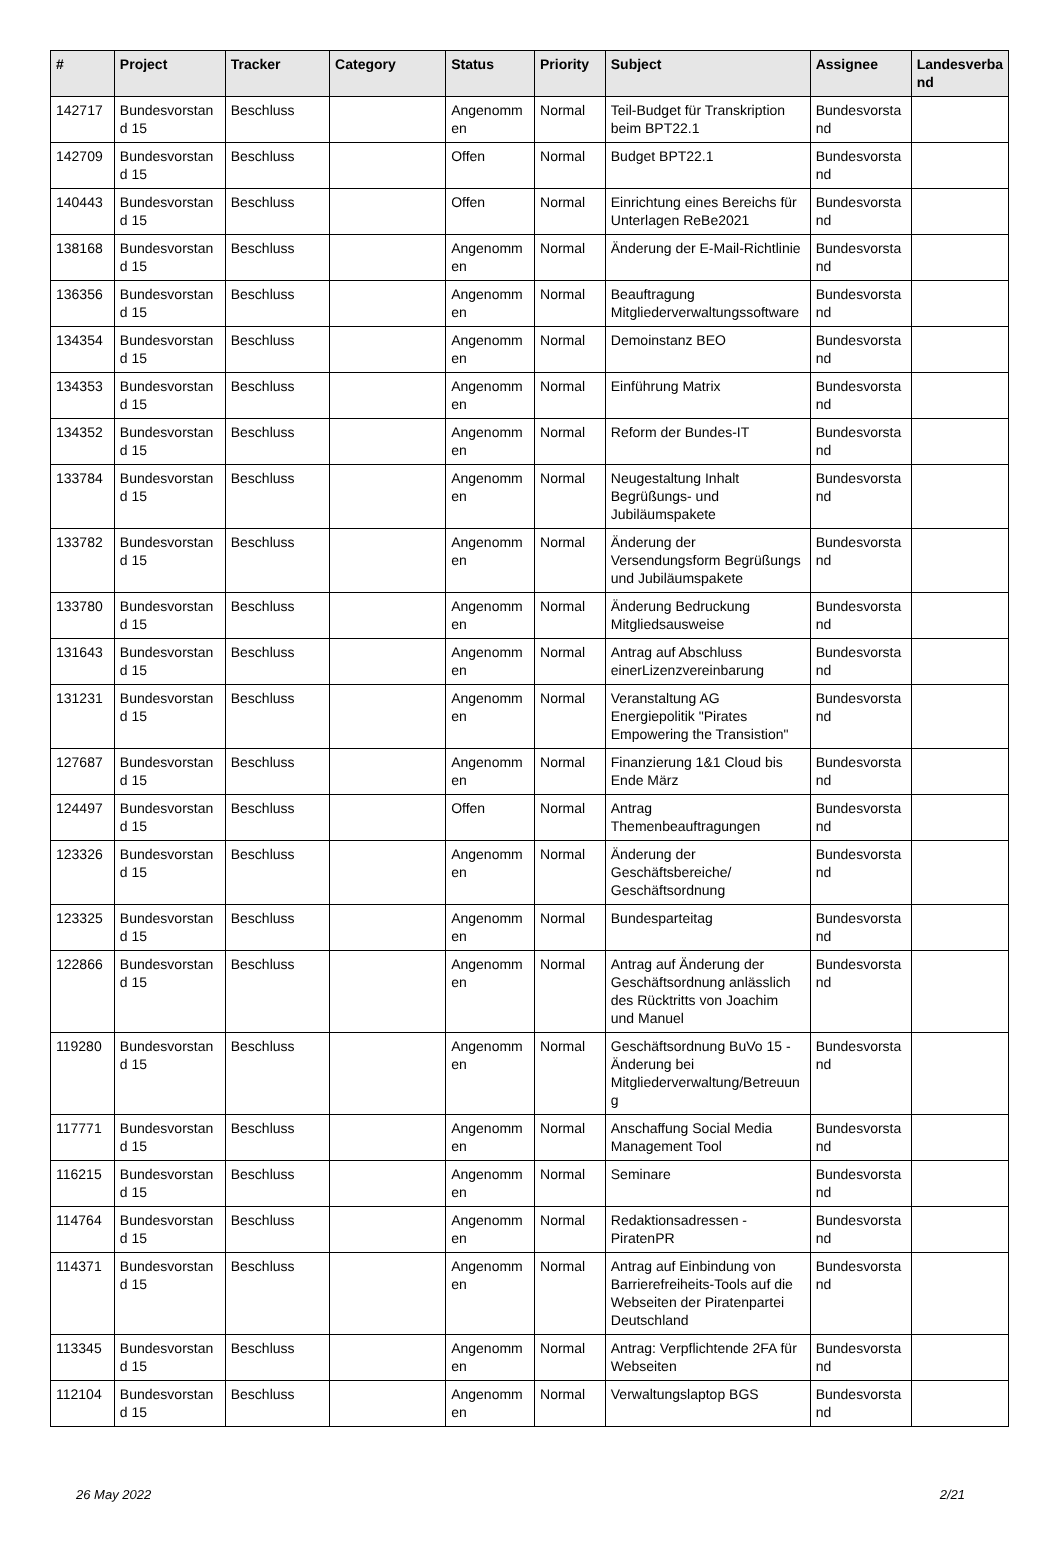| # | Project | Tracker | Category | Status | Priority | Subject | Assignee | Landesverba nd |
| --- | --- | --- | --- | --- | --- | --- | --- | --- |
| 142717 | Bundesvorstan d 15 | Beschluss | | Angenomm en | Normal | Teil-Budget für Transkription beim BPT22.1 | Bundesvorsta nd | |
| 142709 | Bundesvorstan d 15 | Beschluss | | Offen | Normal | Budget BPT22.1 | Bundesvorsta nd | |
| 140443 | Bundesvorstan d 15 | Beschluss | | Offen | Normal | Einrichtung eines Bereichs für Unterlagen ReBe2021 | Bundesvorsta nd | |
| 138168 | Bundesvorstan d 15 | Beschluss | | Angenomm en | Normal | Änderung der E-Mail-Richtlinie | Bundesvorsta nd | |
| 136356 | Bundesvorstan d 15 | Beschluss | | Angenomm en | Normal | Beauftragung Mitgliederverwaltungssoftware | Bundesvorsta nd | |
| 134354 | Bundesvorstan d 15 | Beschluss | | Angenomm en | Normal | Demoinstanz BEO | Bundesvorsta nd | |
| 134353 | Bundesvorstan d 15 | Beschluss | | Angenomm en | Normal | Einführung Matrix | Bundesvorsta nd | |
| 134352 | Bundesvorstan d 15 | Beschluss | | Angenomm en | Normal | Reform der Bundes-IT | Bundesvorsta nd | |
| 133784 | Bundesvorstan d 15 | Beschluss | | Angenomm en | Normal | Neugestaltung Inhalt Begrüßungs- und Jubiläumspakete | Bundesvorsta nd | |
| 133782 | Bundesvorstan d 15 | Beschluss | | Angenomm en | Normal | Änderung der Versendungsform Begrüßungs und Jubiläumspakete | Bundesvorsta nd | |
| 133780 | Bundesvorstan d 15 | Beschluss | | Angenomm en | Normal | Änderung Bedruckung Mitgliedsausweise | Bundesvorsta nd | |
| 131643 | Bundesvorstan d 15 | Beschluss | | Angenomm en | Normal | Antrag auf Abschluss einerLizenzvereinbarung | Bundesvorsta nd | |
| 131231 | Bundesvorstan d 15 | Beschluss | | Angenomm en | Normal | Veranstaltung AG Energiepolitik "Pirates Empowering the Transistion" | Bundesvorsta nd | |
| 127687 | Bundesvorstan d 15 | Beschluss | | Angenomm en | Normal | Finanzierung 1&1 Cloud bis Ende März | Bundesvorsta nd | |
| 124497 | Bundesvorstan d 15 | Beschluss | | Offen | Normal | Antrag Themenbeauftragungen | Bundesvorsta nd | |
| 123326 | Bundesvorstan d 15 | Beschluss | | Angenomm en | Normal | Änderung der Geschäftsbereiche/ Geschäftsordnung | Bundesvorsta nd | |
| 123325 | Bundesvorstan d 15 | Beschluss | | Angenomm en | Normal | Bundesparteitag | Bundesvorsta nd | |
| 122866 | Bundesvorstan d 15 | Beschluss | | Angenomm en | Normal | Antrag auf Änderung der Geschäftsordnung anlässlich des Rücktritts von Joachim und Manuel | Bundesvorsta nd | |
| 119280 | Bundesvorstan d 15 | Beschluss | | Angenomm en | Normal | Geschäftsordnung BuVo 15 - Änderung bei Mitgliederverwaltung/Betreuun g | Bundesvorsta nd | |
| 117771 | Bundesvorstan d 15 | Beschluss | | Angenomm en | Normal | Anschaffung Social Media Management Tool | Bundesvorsta nd | |
| 116215 | Bundesvorstan d 15 | Beschluss | | Angenomm en | Normal | Seminare | Bundesvorsta nd | |
| 114764 | Bundesvorstan d 15 | Beschluss | | Angenomm en | Normal | Redaktionsadressen - PiratenPR | Bundesvorsta nd | |
| 114371 | Bundesvorstan d 15 | Beschluss | | Angenomm en | Normal | Antrag auf Einbindung von Barrierefreiheits-Tools auf die Webseiten der Piratenpartei Deutschland | Bundesvorsta nd | |
| 113345 | Bundesvorstan d 15 | Beschluss | | Angenomm en | Normal | Antrag: Verpflichtende 2FA für Webseiten | Bundesvorsta nd | |
| 112104 | Bundesvorstan d 15 | Beschluss | | Angenomm en | Normal | Verwaltungslaptop BGS | Bundesvorsta nd | |
26 May 2022 2/21